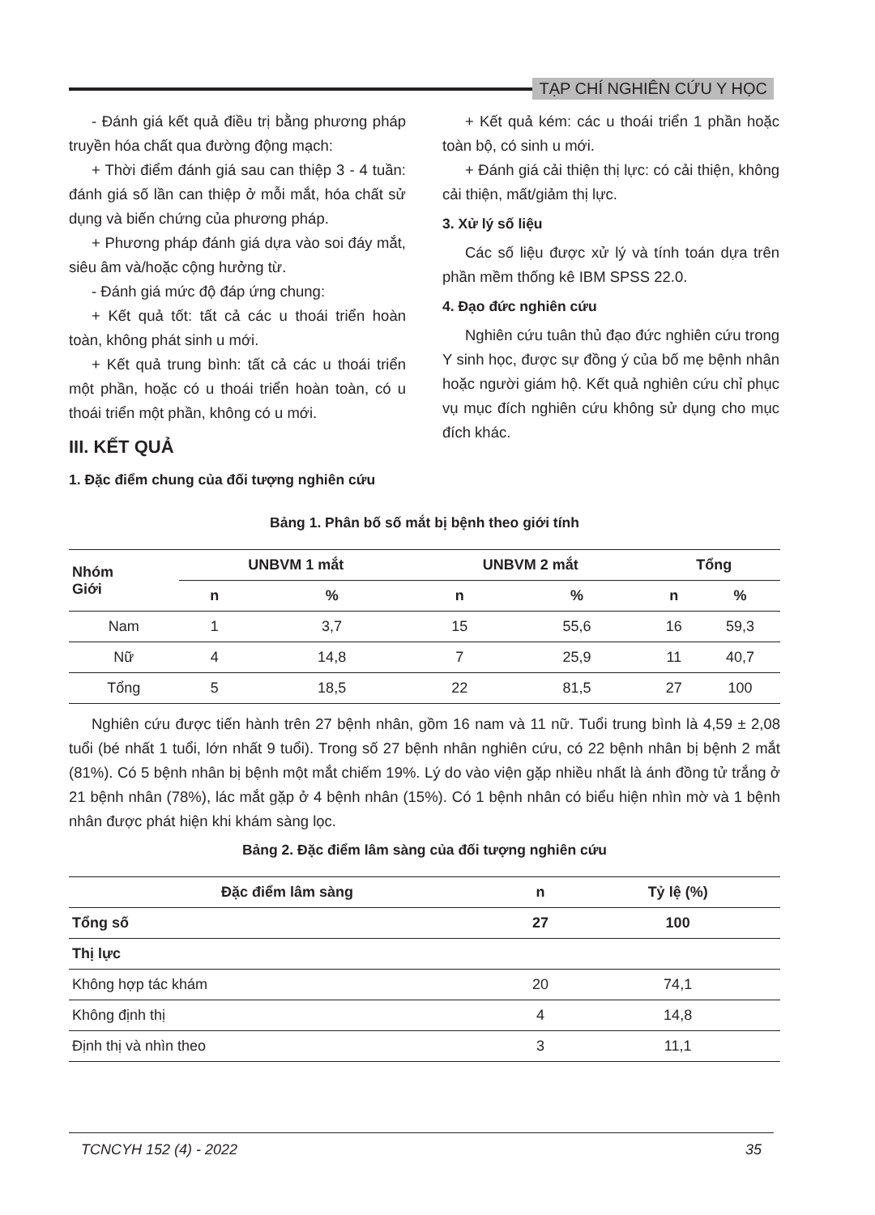TẠP CHÍ NGHIÊN CỨU Y HỌC
- Đánh giá kết quả điều trị bằng phương pháp truyền hóa chất qua đường động mạch:
+ Thời điểm đánh giá sau can thiệp 3 - 4 tuần: đánh giá số lần can thiệp ở mỗi mắt, hóa chất sử dụng và biến chứng của phương pháp.
+ Phương pháp đánh giá dựa vào soi đáy mắt, siêu âm và/hoặc cộng hưởng từ.
- Đánh giá mức độ đáp ứng chung:
+ Kết quả tốt: tất cả các u thoái triển hoàn toàn, không phát sinh u mới.
+ Kết quả trung bình: tất cả các u thoái triển một phần, hoặc có u thoái triển hoàn toàn, có u thoái triển một phần, không có u mới.
III. KẾT QUẢ
1. Đặc điểm chung của đối tượng nghiên cứu
+ Kết quả kém: các u thoái triển 1 phần hoặc toàn bộ, có sinh u mới.
+ Đánh giá cải thiện thị lực: có cải thiện, không cải thiện, mất/giảm thị lực.
3. Xử lý số liệu
Các số liệu được xử lý và tính toán dựa trên phần mềm thống kê IBM SPSS 22.0.
4. Đạo đức nghiên cứu
Nghiên cứu tuân thủ đạo đức nghiên cứu trong Y sinh học, được sự đồng ý của bố mẹ bệnh nhân hoặc người giám hộ. Kết quả nghiên cứu chỉ phục vụ mục đích nghiên cứu không sử dụng cho mục đích khác.
Bảng 1. Phân bố số mắt bị bệnh theo giới tính
| Nhóm Giới | UNBVM 1 mắt | | UNBVM 2 mắt | | Tổng | |
| --- | --- | --- | --- | --- | --- | --- |
| | n | % | n | % | n | % |
| Nam | 1 | 3,7 | 15 | 55,6 | 16 | 59,3 |
| Nữ | 4 | 14,8 | 7 | 25,9 | 11 | 40,7 |
| Tổng | 5 | 18,5 | 22 | 81,5 | 27 | 100 |
Nghiên cứu được tiến hành trên 27 bệnh nhân, gồm 16 nam và 11 nữ. Tuổi trung bình là 4,59 ± 2,08 tuổi (bé nhất 1 tuổi, lớn nhất 9 tuổi). Trong số 27 bệnh nhân nghiên cứu, có 22 bệnh nhân bị bệnh 2 mắt (81%). Có 5 bệnh nhân bị bệnh một mắt chiếm 19%. Lý do vào viện gặp nhiều nhất là ánh đồng tử trắng ở 21 bệnh nhân (78%), lác mắt gặp ở 4 bệnh nhân (15%). Có 1 bệnh nhân có biểu hiện nhìn mờ và 1 bệnh nhân được phát hiện khi khám sàng lọc.
Bảng 2. Đặc điểm lâm sàng của đối tượng nghiên cứu
| Đặc điểm lâm sàng | n | Tỷ lệ (%) |
| --- | --- | --- |
| Tổng số | 27 | 100 |
| Thị lực | | |
| Không hợp tác khám | 20 | 74,1 |
| Không định thị | 4 | 14,8 |
| Định thị và nhìn theo | 3 | 11,1 |
TCNCYH 152 (4) - 2022 35